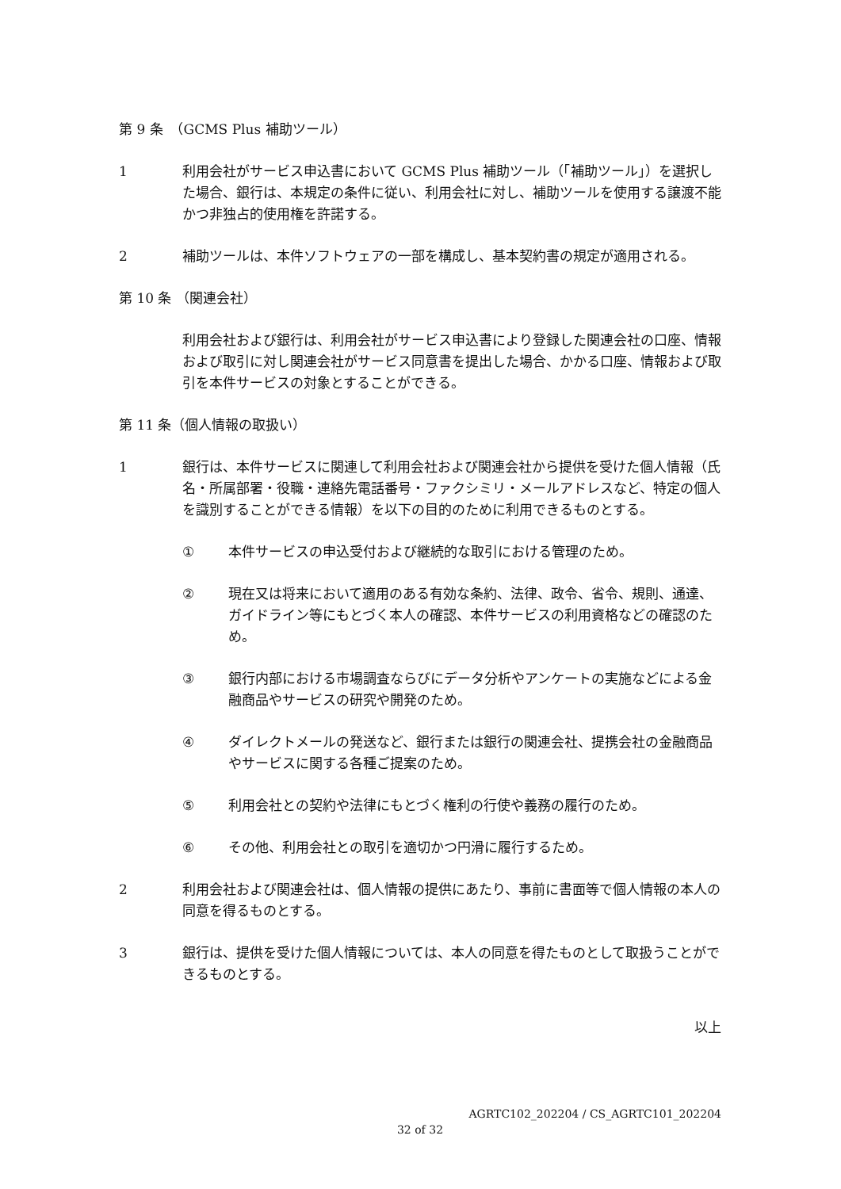第 9 条　（GCMS Plus 補助ツール）
1 利用会社がサービス申込書において GCMS Plus 補助ツール（「補助ツール」）を選択した場合、銀行は、本規定の条件に従い、利用会社に対し、補助ツールを使用する譲渡不能かつ非独占的使用権を許諾する。
2 補助ツールは、本件ソフトウェアの一部を構成し、基本契約書の規定が適用される。
第 10 条 （関連会社）
利用会社および銀行は、利用会社がサービス申込書により登録した関連会社の口座、情報および取引に対し関連会社がサービス同意書を提出した場合、かかる口座、情報および取引を本件サービスの対象とすることができる。
第 11 条（個人情報の取扱い）
1 銀行は、本件サービスに関連して利用会社および関連会社から提供を受けた個人情報（氏名・所属部署・役職・連絡先電話番号・ファクシミリ・メールアドレスなど、特定の個人を識別することができる情報）を以下の目的のために利用できるものとする。
① 本件サービスの申込受付および継続的な取引における管理のため。
② 現在又は将来において適用のある有効な条約、法律、政令、省令、規則、通達、ガイドライン等にもとづく本人の確認、本件サービスの利用資格などの確認のため。
③ 銀行内部における市場調査ならびにデータ分析やアンケートの実施などによる金融商品やサービスの研究や開発のため。
④ ダイレクトメールの発送など、銀行または銀行の関連会社、提携会社の金融商品やサービスに関する各種ご提案のため。
⑤ 利用会社との契約や法律にもとづく権利の行使や義務の履行のため。
⑥ その他、利用会社との取引を適切かつ円滑に履行するため。
2 利用会社および関連会社は、個人情報の提供にあたり、事前に書面等で個人情報の本人の同意を得るものとする。
3 銀行は、提供を受けた個人情報については、本人の同意を得たものとして取扱うことができるものとする。
以上
AGRTC102_202204 / CS_AGRTC101_202204
32 of 32